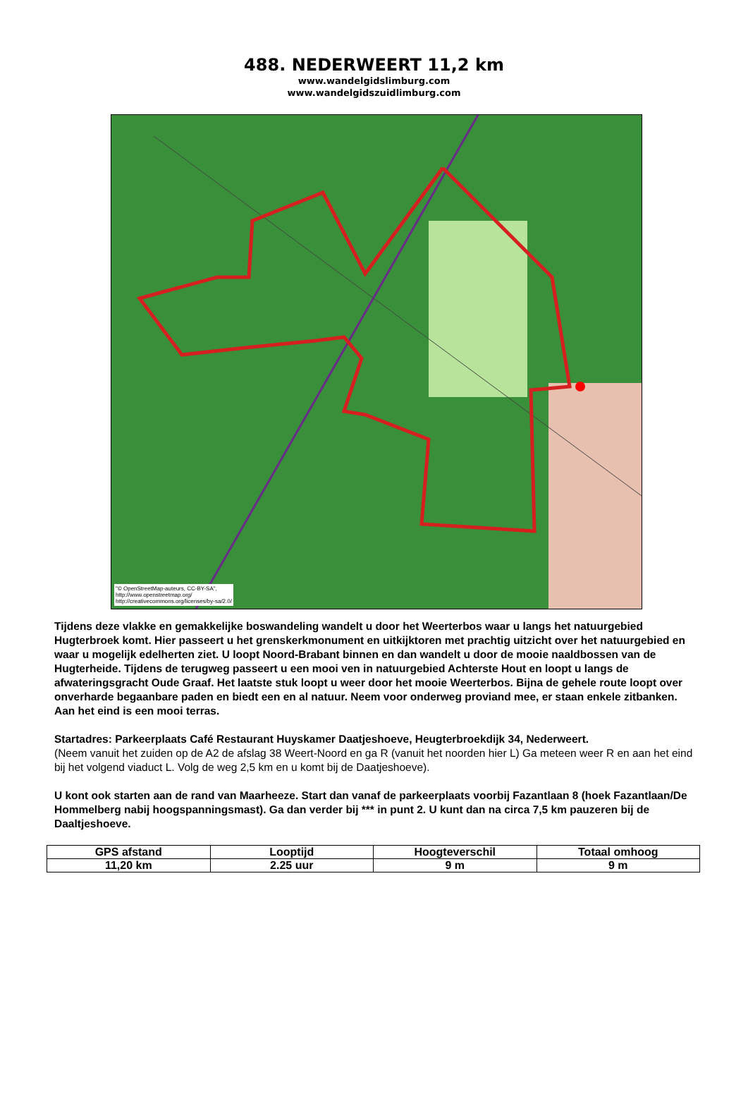488. NEDERWEERT 11,2 km
www.wandelgidslimburg.com
www.wandelgidszuidlimburg.com
"© OpenStreetMap-auteurs, CC-BY-SA",
http://www.openstreetmap.org/
http://creativecommons.org/licenses/by-sa/2.0/
Tijdens deze vlakke en gemakkelijke boswandeling wandelt u door het Weerterbos waar u langs het natuurgebied Hugterbroek komt. Hier passeert u het grenskerkmonument en uitkijktoren met prachtig uitzicht over het natuurgebied en waar u mogelijk edelherten ziet. U loopt Noord-Brabant binnen en dan wandelt u door de mooie naaldbossen van de Hugterheide. Tijdens de terugweg passeert u een mooi ven in natuurgebied Achterste Hout en loopt u langs de afwateringsgracht Oude Graaf. Het laatste stuk loopt u weer door het mooie Weerterbos. Bijna de gehele route loopt over onverharde begaanbare paden en biedt een en al natuur. Neem voor onderweg proviand mee, er staan enkele zitbanken. Aan het eind is een mooi terras.
Startadres: Parkeerplaats Café Restaurant Huyskamer Daatjeshoeve, Heugterbroekdijk 34, Nederweert.
(Neem vanuit het zuiden op de A2 de afslag 38 Weert-Noord en ga R (vanuit het noorden hier L) Ga meteen weer R en aan het eind bij het volgend viaduct L. Volg de weg 2,5 km en u komt bij de Daatjeshoeve).
U kont ook starten aan de rand van Maarheeze. Start dan vanaf de parkeerplaats voorbij Fazantlaan 8 (hoek Fazantlaan/De Hommelberg nabij hoogspanningsmast). Ga dan verder bij *** in punt 2. U kunt dan na circa 7,5 km pauzeren bij de Daaltjeshoeve.
| GPS afstand | Looptijd | Hoogteverschil | Totaal omhoog |
| 11,20 km | 2.25 uur | 9 m | 9 m |